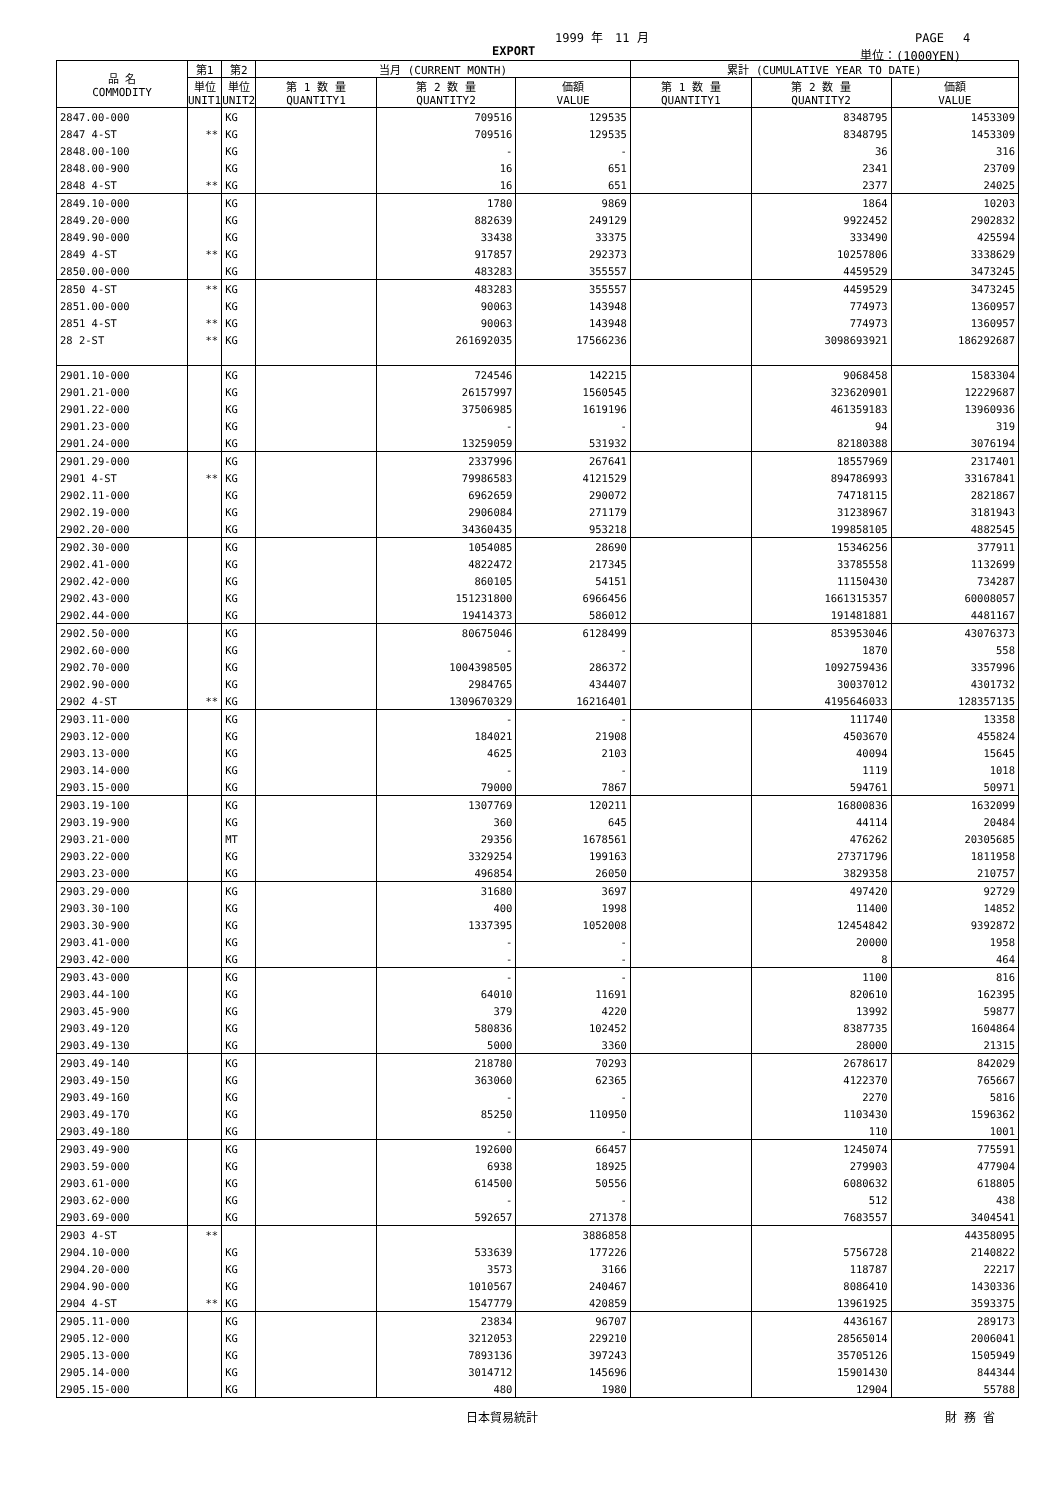1999 年　11 月 PAGE　 4
EXPORT 単位：(1000YEN)
| 品 名 COMMODITY | 第1 | 第2 | 当月 (CURRENT MONTH) | | | 累計 (CUMULATIVE YEAR TO DATE) | | |
| --- | --- | --- | --- | --- | --- | --- | --- | --- |
| | 単位 UNIT1 | 単位 UNIT2 | 第 1 数 量 QUANTITY1 | 第 2 数 量 QUANTITY2 | 価額 VALUE | 第 1 数 量 QUANTITY1 | 第 2 数 量 QUANTITY2 | 価額 VALUE |
| 2847.00-000 | | KG | | 709516 | 129535 | | 8348795 | 1453309 |
| 2847 4-ST | ** | KG | | 709516 | 129535 | | 8348795 | 1453309 |
| 2848.00-100 | | KG | | - | - | | 36 | 316 |
| 2848.00-900 | | KG | | 16 | 651 | | 2341 | 23709 |
| 2848 4-ST | ** | KG | | 16 | 651 | | 2377 | 24025 |
| 2849.10-000 | | KG | | 1780 | 9869 | | 1864 | 10203 |
| 2849.20-000 | | KG | | 882639 | 249129 | | 9922452 | 2902832 |
| 2849.90-000 | | KG | | 33438 | 33375 | | 333490 | 425594 |
| 2849 4-ST | ** | KG | | 917857 | 292373 | | 10257806 | 3338629 |
| 2850.00-000 | | KG | | 483283 | 355557 | | 4459529 | 3473245 |
| 2850 4-ST | ** | KG | | 483283 | 355557 | | 4459529 | 3473245 |
| 2851.00-000 | | KG | | 90063 | 143948 | | 774973 | 1360957 |
| 2851 4-ST | ** | KG | | 90063 | 143948 | | 774973 | 1360957 |
| 28 2-ST | ** | KG | | 261692035 | 17566236 | | 3098693921 | 186292687 |
| 2901.10-000 | | KG | | 724546 | 142215 | | 9068458 | 1583304 |
| 2901.21-000 | | KG | | 26157997 | 1560545 | | 323620901 | 12229687 |
| 2901.22-000 | | KG | | 37506985 | 1619196 | | 461359183 | 13960936 |
| 2901.23-000 | | KG | | - | - | | 94 | 319 |
| 2901.24-000 | | KG | | 13259059 | 531932 | | 82180388 | 3076194 |
| 2901.29-000 | | KG | | 2337996 | 267641 | | 18557969 | 2317401 |
| 2901 4-ST | ** | KG | | 79986583 | 4121529 | | 894786993 | 33167841 |
| 2902.11-000 | | KG | | 6962659 | 290072 | | 74718115 | 2821867 |
| 2902.19-000 | | KG | | 2906084 | 271179 | | 31238967 | 3181943 |
| 2902.20-000 | | KG | | 34360435 | 953218 | | 199858105 | 4882545 |
| 2902.30-000 | | KG | | 1054085 | 28690 | | 15346256 | 377911 |
| 2902.41-000 | | KG | | 4822472 | 217345 | | 33785558 | 1132699 |
| 2902.42-000 | | KG | | 860105 | 54151 | | 11150430 | 734287 |
| 2902.43-000 | | KG | | 151231800 | 6966456 | | 1661315357 | 60008057 |
| 2902.44-000 | | KG | | 19414373 | 586012 | | 191481881 | 4481167 |
| 2902.50-000 | | KG | | 80675046 | 6128499 | | 853953046 | 43076373 |
| 2902.60-000 | | KG | | - | - | | 1870 | 558 |
| 2902.70-000 | | KG | | 1004398505 | 286372 | | 1092759436 | 3357996 |
| 2902.90-000 | | KG | | 2984765 | 434407 | | 30037012 | 4301732 |
| 2902 4-ST | ** | KG | | 1309670329 | 16216401 | | 4195646033 | 128357135 |
| 2903.11-000 | | KG | | - | - | | 111740 | 13358 |
| 2903.12-000 | | KG | | 184021 | 21908 | | 4503670 | 455824 |
| 2903.13-000 | | KG | | 4625 | 2103 | | 40094 | 15645 |
| 2903.14-000 | | KG | | - | - | | 1119 | 1018 |
| 2903.15-000 | | KG | | 79000 | 7867 | | 594761 | 50971 |
| 2903.19-100 | | KG | | 1307769 | 120211 | | 16800836 | 1632099 |
| 2903.19-900 | | KG | | 360 | 645 | | 44114 | 20484 |
| 2903.21-000 | | MT | | 29356 | 1678561 | | 476262 | 20305685 |
| 2903.22-000 | | KG | | 3329254 | 199163 | | 27371796 | 1811958 |
| 2903.23-000 | | KG | | 496854 | 26050 | | 3829358 | 210757 |
| 2903.29-000 | | KG | | 31680 | 3697 | | 497420 | 92729 |
| 2903.30-100 | | KG | | 400 | 1998 | | 11400 | 14852 |
| 2903.30-900 | | KG | | 1337395 | 1052008 | | 12454842 | 9392872 |
| 2903.41-000 | | KG | | - | - | | 20000 | 1958 |
| 2903.42-000 | | KG | | - | - | | 8 | 464 |
| 2903.43-000 | | KG | | - | - | | 1100 | 816 |
| 2903.44-100 | | KG | | 64010 | 11691 | | 820610 | 162395 |
| 2903.45-900 | | KG | | 379 | 4220 | | 13992 | 59877 |
| 2903.49-120 | | KG | | 580836 | 102452 | | 8387735 | 1604864 |
| 2903.49-130 | | KG | | 5000 | 3360 | | 28000 | 21315 |
| 2903.49-140 | | KG | | 218780 | 70293 | | 2678617 | 842029 |
| 2903.49-150 | | KG | | 363060 | 62365 | | 4122370 | 765667 |
| 2903.49-160 | | KG | | - | - | | 2270 | 5816 |
| 2903.49-170 | | KG | | 85250 | 110950 | | 1103430 | 1596362 |
| 2903.49-180 | | KG | | - | - | | 110 | 1001 |
| 2903.49-900 | | KG | | 192600 | 66457 | | 1245074 | 775591 |
| 2903.59-000 | | KG | | 6938 | 18925 | | 279903 | 477904 |
| 2903.61-000 | | KG | | 614500 | 50556 | | 6080632 | 618805 |
| 2903.62-000 | | KG | | - | - | | 512 | 438 |
| 2903.69-000 | | KG | | 592657 | 271378 | | 7683557 | 3404541 |
| 2903 4-ST | ** | | | | 3886858 | | | 44358095 |
| 2904.10-000 | | KG | | 533639 | 177226 | | 5756728 | 2140822 |
| 2904.20-000 | | KG | | 3573 | 3166 | | 118787 | 22217 |
| 2904.90-000 | | KG | | 1010567 | 240467 | | 8086410 | 1430336 |
| 2904 4-ST | ** | KG | | 1547779 | 420859 | | 13961925 | 3593375 |
| 2905.11-000 | | KG | | 23834 | 96707 | | 4436167 | 289173 |
| 2905.12-000 | | KG | | 3212053 | 229210 | | 28565014 | 2006041 |
| 2905.13-000 | | KG | | 7893136 | 397243 | | 35705126 | 1505949 |
| 2905.14-000 | | KG | | 3014712 | 145696 | | 15901430 | 844344 |
| 2905.15-000 | | KG | | 480 | 1980 | | 12904 | 55788 |
日本貿易統計 財 務 省